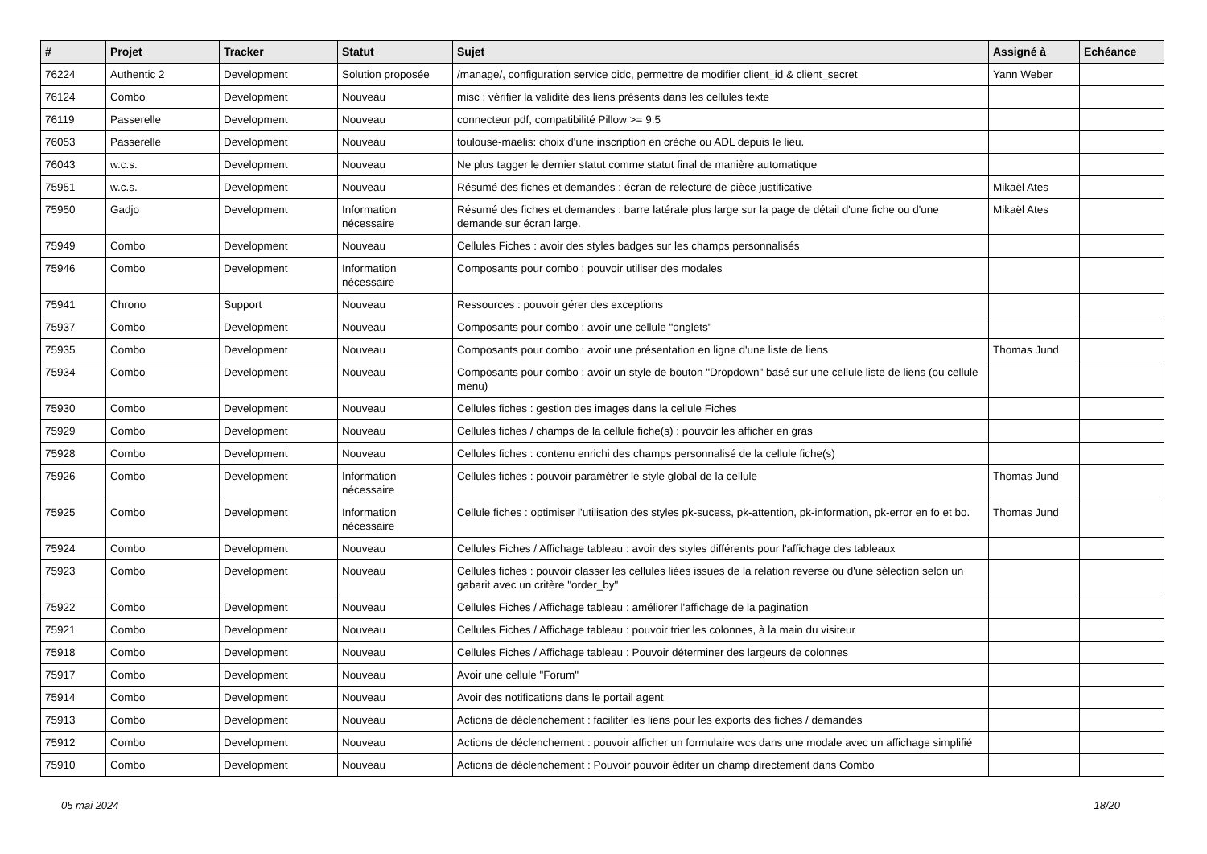| # | Projet | Tracker | Statut | Sujet | Assigné à | Echéance |
| --- | --- | --- | --- | --- | --- | --- |
| 76224 | Authentic 2 | Development | Solution proposée | /manage/, configuration service oidc, permettre de modifier client_id & client_secret | Yann Weber | |
| 76124 | Combo | Development | Nouveau | misc : vérifier la validité des liens présents dans les cellules texte | | |
| 76119 | Passerelle | Development | Nouveau | connecteur pdf, compatibilité Pillow >= 9.5 | | |
| 76053 | Passerelle | Development | Nouveau | toulouse-maelis: choix d'une inscription en crèche ou ADL depuis le lieu. | | |
| 76043 | w.c.s. | Development | Nouveau | Ne plus tagger le dernier statut comme statut final de manière automatique | | |
| 75951 | w.c.s. | Development | Nouveau | Résumé des fiches et demandes : écran de relecture de pièce justificative | Mikaël Ates | |
| 75950 | Gadjo | Development | Information nécessaire | Résumé des fiches et demandes : barre latérale plus large sur la page de détail d'une fiche ou d'une demande sur écran large. | Mikaël Ates | |
| 75949 | Combo | Development | Nouveau | Cellules Fiches : avoir des styles badges sur les champs personnalisés | | |
| 75946 | Combo | Development | Information nécessaire | Composants pour combo : pouvoir utiliser des modales | | |
| 75941 | Chrono | Support | Nouveau | Ressources : pouvoir gérer des exceptions | | |
| 75937 | Combo | Development | Nouveau | Composants pour combo : avoir une cellule "onglets" | | |
| 75935 | Combo | Development | Nouveau | Composants pour combo : avoir une présentation en ligne d'une liste de liens | Thomas Jund | |
| 75934 | Combo | Development | Nouveau | Composants pour combo : avoir un style de bouton "Dropdown" basé sur une cellule liste de liens (ou cellule menu) | | |
| 75930 | Combo | Development | Nouveau | Cellules fiches : gestion des images dans la cellule Fiches | | |
| 75929 | Combo | Development | Nouveau | Cellules fiches / champs de la cellule fiche(s) : pouvoir les afficher en gras | | |
| 75928 | Combo | Development | Nouveau | Cellules fiches : contenu enrichi des champs personnalisé de la cellule fiche(s) | | |
| 75926 | Combo | Development | Information nécessaire | Cellules fiches : pouvoir paramétrer le style global de la cellule | Thomas Jund | |
| 75925 | Combo | Development | Information nécessaire | Cellule fiches : optimiser l'utilisation des styles pk-sucess, pk-attention, pk-information, pk-error en fo et bo. | Thomas Jund | |
| 75924 | Combo | Development | Nouveau | Cellules Fiches / Affichage tableau : avoir des styles différents pour l'affichage des tableaux | | |
| 75923 | Combo | Development | Nouveau | Cellules fiches : pouvoir classer les cellules liées issues de la relation reverse ou d'une sélection selon un gabarit avec un critère "order_by" | | |
| 75922 | Combo | Development | Nouveau | Cellules Fiches / Affichage tableau : améliorer l'affichage de la pagination | | |
| 75921 | Combo | Development | Nouveau | Cellules Fiches / Affichage tableau : pouvoir trier les colonnes, à la main du visiteur | | |
| 75918 | Combo | Development | Nouveau | Cellules Fiches / Affichage tableau : Pouvoir déterminer des largeurs de colonnes | | |
| 75917 | Combo | Development | Nouveau | Avoir une cellule "Forum" | | |
| 75914 | Combo | Development | Nouveau | Avoir des notifications dans le portail agent | | |
| 75913 | Combo | Development | Nouveau | Actions de déclenchement : faciliter les liens pour les exports des fiches / demandes | | |
| 75912 | Combo | Development | Nouveau | Actions de déclenchement : pouvoir afficher un formulaire wcs dans une modale avec un affichage simplifié | | |
| 75910 | Combo | Development | Nouveau | Actions de déclenchement : Pouvoir pouvoir éditer un champ directement dans Combo | | |
05 mai 2024 18/20